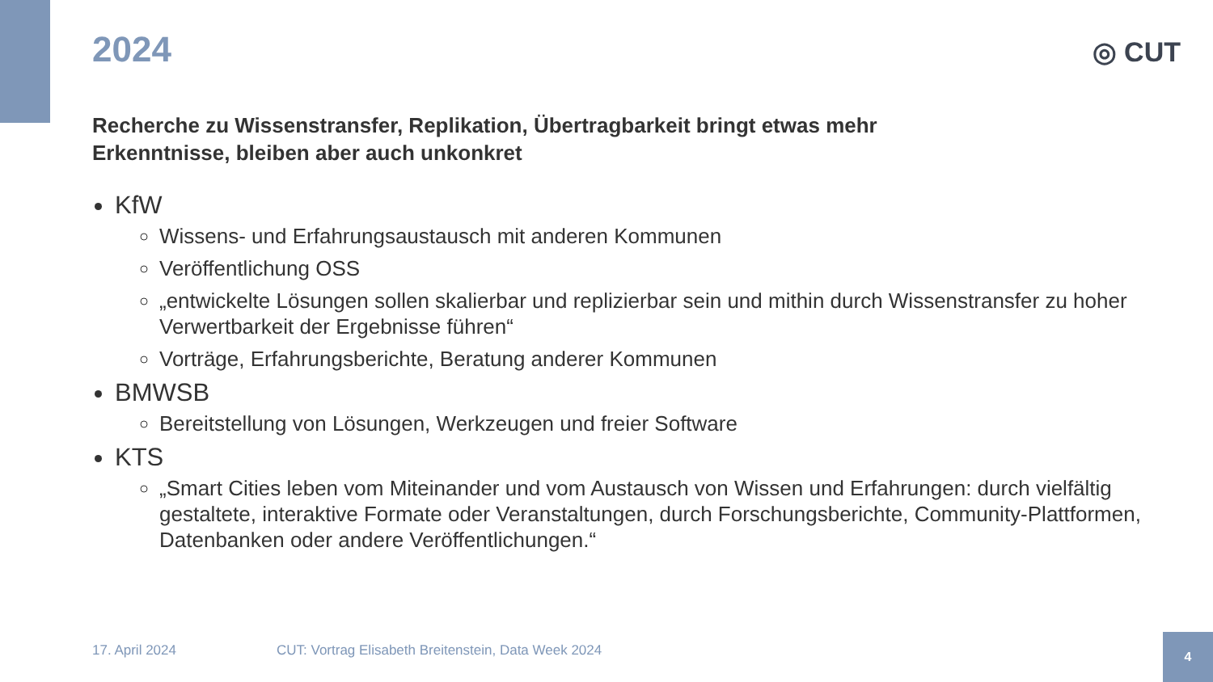◎ CUT
2024
Recherche zu Wissenstransfer, Replikation, Übertragbarkeit bringt etwas mehr
Erkenntnisse, bleiben aber auch unkonkret
KfW
Wissens- und Erfahrungsaustausch mit anderen Kommunen
Veröffentlichung OSS
„entwickelte Lösungen sollen skalierbar und replizierbar sein und mithin durch Wissenstransfer zu hoher Verwertbarkeit der Ergebnisse führen“
Vorträge, Erfahrungsberichte, Beratung anderer Kommunen
BMWSB
Bereitstellung von Lösungen, Werkzeugen und freier Software
KTS
„Smart Cities leben vom Miteinander und vom Austausch von Wissen und Erfahrungen: durch vielfältig gestaltete, interaktive Formate oder Veranstaltungen, durch Forschungsberichte, Community-Plattformen, Datenbanken oder andere Veröffentlichungen.“
17. April 2024
CUT: Vortrag Elisabeth Breitenstein, Data Week 2024
4